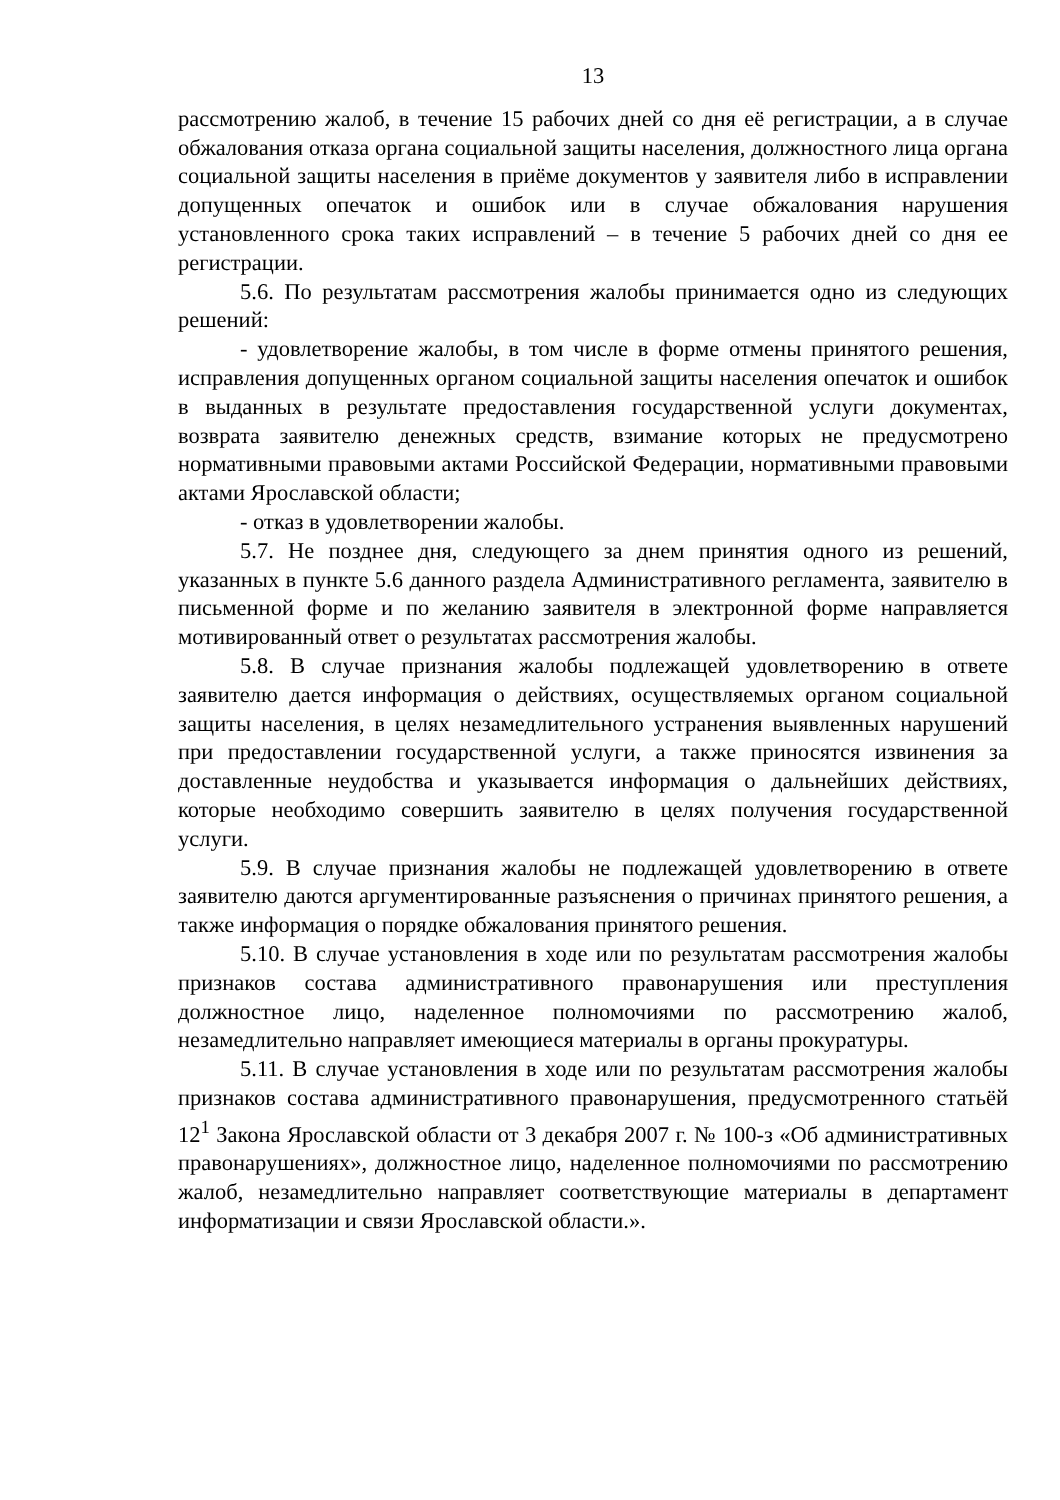13
рассмотрению жалоб, в течение 15 рабочих дней со дня её регистрации, а в случае обжалования отказа органа социальной защиты населения, должностного лица органа социальной защиты населения в приёме документов у заявителя либо в исправлении допущенных опечаток и ошибок или в случае обжалования нарушения установленного срока таких исправлений – в течение 5 рабочих дней со дня ее регистрации.
5.6. По результатам рассмотрения жалобы принимается одно из следующих решений:
- удовлетворение жалобы, в том числе в форме отмены принятого решения, исправления допущенных органом социальной защиты населения опечаток и ошибок в выданных в результате предоставления государственной услуги документах, возврата заявителю денежных средств, взимание которых не предусмотрено нормативными правовыми актами Российской Федерации, нормативными правовыми актами Ярославской области;
- отказ в удовлетворении жалобы.
5.7. Не позднее дня, следующего за днем принятия одного из решений, указанных в пункте 5.6 данного раздела Административного регламента, заявителю в письменной форме и по желанию заявителя в электронной форме направляется мотивированный ответ о результатах рассмотрения жалобы.
5.8. В случае признания жалобы подлежащей удовлетворению в ответе заявителю дается информация о действиях, осуществляемых органом социальной защиты населения, в целях незамедлительного устранения выявленных нарушений при предоставлении государственной услуги, а также приносятся извинения за доставленные неудобства и указывается информация о дальнейших действиях, которые необходимо совершить заявителю в целях получения государственной услуги.
5.9. В случае признания жалобы не подлежащей удовлетворению в ответе заявителю даются аргументированные разъяснения о причинах принятого решения, а также информация о порядке обжалования принятого решения.
5.10. В случае установления в ходе или по результатам рассмотрения жалобы признаков состава административного правонарушения или преступления должностное лицо, наделенное полномочиями по рассмотрению жалоб, незамедлительно направляет имеющиеся материалы в органы прокуратуры.
5.11. В случае установления в ходе или по результатам рассмотрения жалобы признаков состава административного правонарушения, предусмотренного статьёй 12<sup>1</sup> Закона Ярославской области от 3 декабря 2007 г. № 100-з «Об административных правонарушениях», должностное лицо, наделенное полномочиями по рассмотрению жалоб, незамедлительно направляет соответствующие материалы в департамент информатизации и связи Ярославской области.».